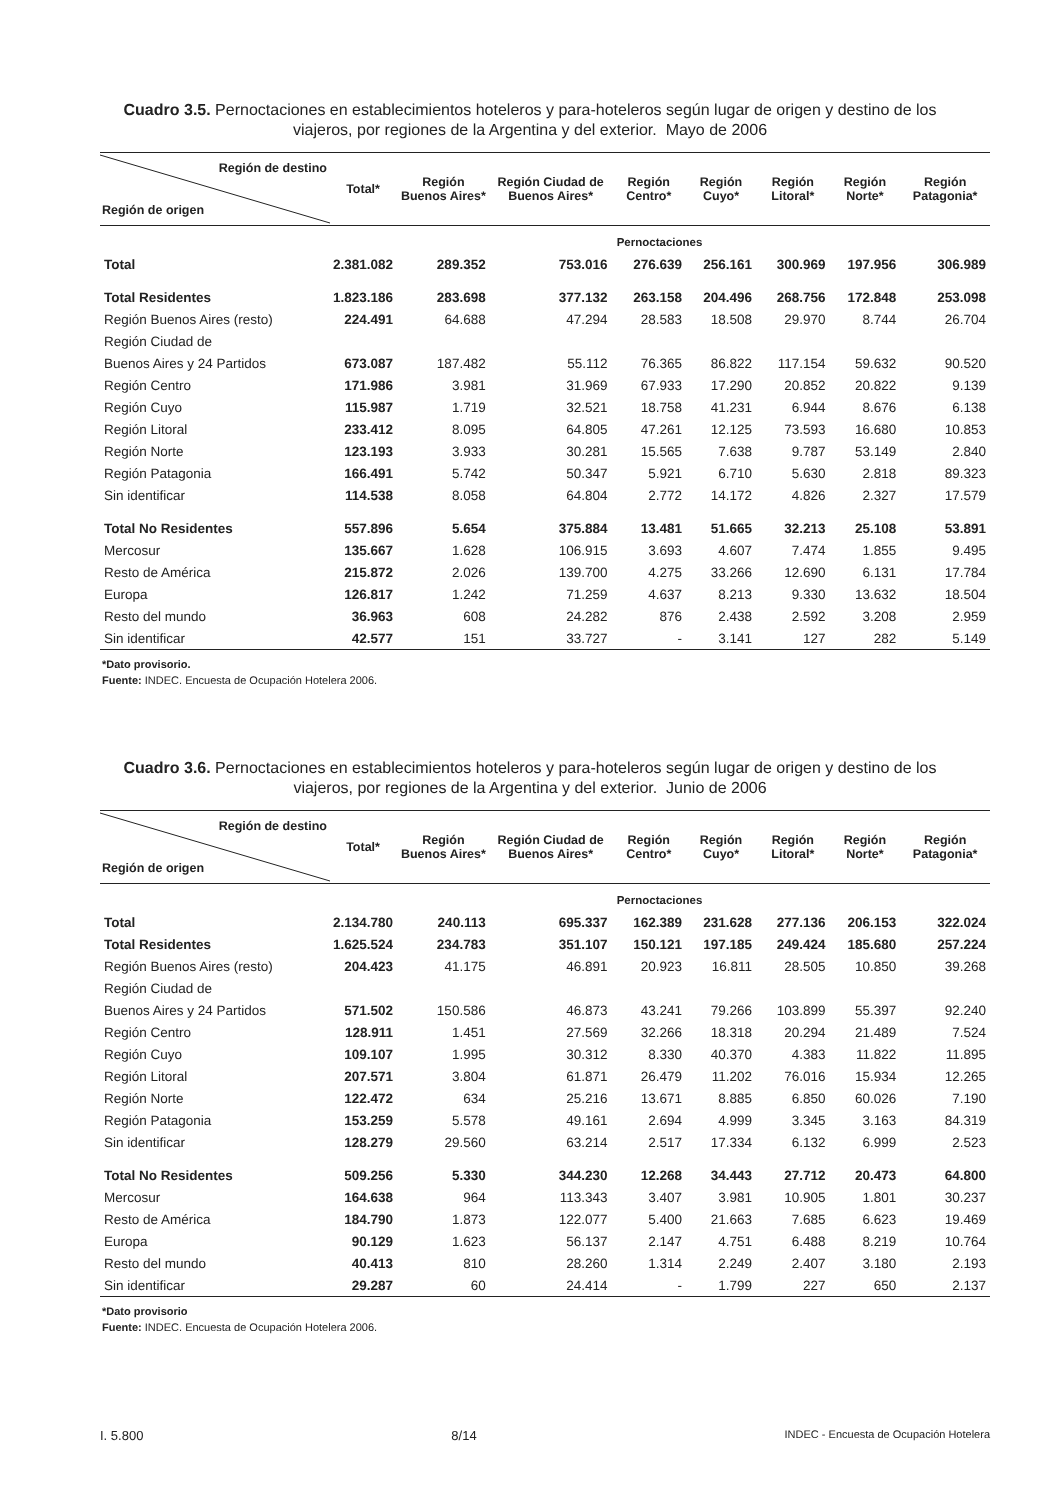Cuadro 3.5. Pernoctaciones en establecimientos hoteleros y para-hoteleros según lugar de origen y destino de los viajeros, por regiones de la Argentina y del exterior. Mayo de 2006
| Región de destino Región de origen | Total* | Región Buenos Aires* | Región Ciudad de Buenos Aires* | Región Centro* | Región Cuyo* | Región Litoral* | Región Norte* | Región Patagonia* |
| --- | --- | --- | --- | --- | --- | --- | --- | --- |
| | Pernoctaciones | | | | | | | |
| Total | 2.381.082 | 289.352 | 753.016 | 276.639 | 256.161 | 300.969 | 197.956 | 306.989 |
| Total Residentes | 1.823.186 | 283.698 | 377.132 | 263.158 | 204.496 | 268.756 | 172.848 | 253.098 |
| Región Buenos Aires (resto) | 224.491 | 64.688 | 47.294 | 28.583 | 18.508 | 29.970 | 8.744 | 26.704 |
| Región Ciudad de | | | | | | | | |
| Buenos Aires y 24 Partidos | 673.087 | 187.482 | 55.112 | 76.365 | 86.822 | 117.154 | 59.632 | 90.520 |
| Región Centro | 171.986 | 3.981 | 31.969 | 67.933 | 17.290 | 20.852 | 20.822 | 9.139 |
| Región Cuyo | 115.987 | 1.719 | 32.521 | 18.758 | 41.231 | 6.944 | 8.676 | 6.138 |
| Región Litoral | 233.412 | 8.095 | 64.805 | 47.261 | 12.125 | 73.593 | 16.680 | 10.853 |
| Región Norte | 123.193 | 3.933 | 30.281 | 15.565 | 7.638 | 9.787 | 53.149 | 2.840 |
| Región Patagonia | 166.491 | 5.742 | 50.347 | 5.921 | 6.710 | 5.630 | 2.818 | 89.323 |
| Sin identificar | 114.538 | 8.058 | 64.804 | 2.772 | 14.172 | 4.826 | 2.327 | 17.579 |
| Total No Residentes | 557.896 | 5.654 | 375.884 | 13.481 | 51.665 | 32.213 | 25.108 | 53.891 |
| Mercosur | 135.667 | 1.628 | 106.915 | 3.693 | 4.607 | 7.474 | 1.855 | 9.495 |
| Resto de América | 215.872 | 2.026 | 139.700 | 4.275 | 33.266 | 12.690 | 6.131 | 17.784 |
| Europa | 126.817 | 1.242 | 71.259 | 4.637 | 8.213 | 9.330 | 13.632 | 18.504 |
| Resto del mundo | 36.963 | 608 | 24.282 | 876 | 2.438 | 2.592 | 3.208 | 2.959 |
| Sin identificar | 42.577 | 151 | 33.727 | - | 3.141 | 127 | 282 | 5.149 |
*Dato provisorio.
Fuente: INDEC. Encuesta de Ocupación Hotelera 2006.
Cuadro 3.6. Pernoctaciones en establecimientos hoteleros y para-hoteleros según lugar de origen y destino de los viajeros, por regiones de la Argentina y del exterior. Junio de 2006
| Región de destino Región de origen | Total* | Región Buenos Aires* | Región Ciudad de Buenos Aires* | Región Centro* | Región Cuyo* | Región Litoral* | Región Norte* | Región Patagonia* |
| --- | --- | --- | --- | --- | --- | --- | --- | --- |
| | Pernoctaciones | | | | | | | |
| Total | 2.134.780 | 240.113 | 695.337 | 162.389 | 231.628 | 277.136 | 206.153 | 322.024 |
| Total Residentes | 1.625.524 | 234.783 | 351.107 | 150.121 | 197.185 | 249.424 | 185.680 | 257.224 |
| Región Buenos Aires (resto) | 204.423 | 41.175 | 46.891 | 20.923 | 16.811 | 28.505 | 10.850 | 39.268 |
| Región Ciudad de | | | | | | | | |
| Buenos Aires y 24 Partidos | 571.502 | 150.586 | 46.873 | 43.241 | 79.266 | 103.899 | 55.397 | 92.240 |
| Región Centro | 128.911 | 1.451 | 27.569 | 32.266 | 18.318 | 20.294 | 21.489 | 7.524 |
| Región Cuyo | 109.107 | 1.995 | 30.312 | 8.330 | 40.370 | 4.383 | 11.822 | 11.895 |
| Región Litoral | 207.571 | 3.804 | 61.871 | 26.479 | 11.202 | 76.016 | 15.934 | 12.265 |
| Región Norte | 122.472 | 634 | 25.216 | 13.671 | 8.885 | 6.850 | 60.026 | 7.190 |
| Región Patagonia | 153.259 | 5.578 | 49.161 | 2.694 | 4.999 | 3.345 | 3.163 | 84.319 |
| Sin identificar | 128.279 | 29.560 | 63.214 | 2.517 | 17.334 | 6.132 | 6.999 | 2.523 |
| Total No Residentes | 509.256 | 5.330 | 344.230 | 12.268 | 34.443 | 27.712 | 20.473 | 64.800 |
| Mercosur | 164.638 | 964 | 113.343 | 3.407 | 3.981 | 10.905 | 1.801 | 30.237 |
| Resto de América | 184.790 | 1.873 | 122.077 | 5.400 | 21.663 | 7.685 | 6.623 | 19.469 |
| Europa | 90.129 | 1.623 | 56.137 | 2.147 | 4.751 | 6.488 | 8.219 | 10.764 |
| Resto del mundo | 40.413 | 810 | 28.260 | 1.314 | 2.249 | 2.407 | 3.180 | 2.193 |
| Sin identificar | 29.287 | 60 | 24.414 | - | 1.799 | 227 | 650 | 2.137 |
*Dato provisorio
Fuente: INDEC. Encuesta de Ocupación Hotelera 2006.
I. 5.800 8/14 INDEC - Encuesta de Ocupación Hotelera